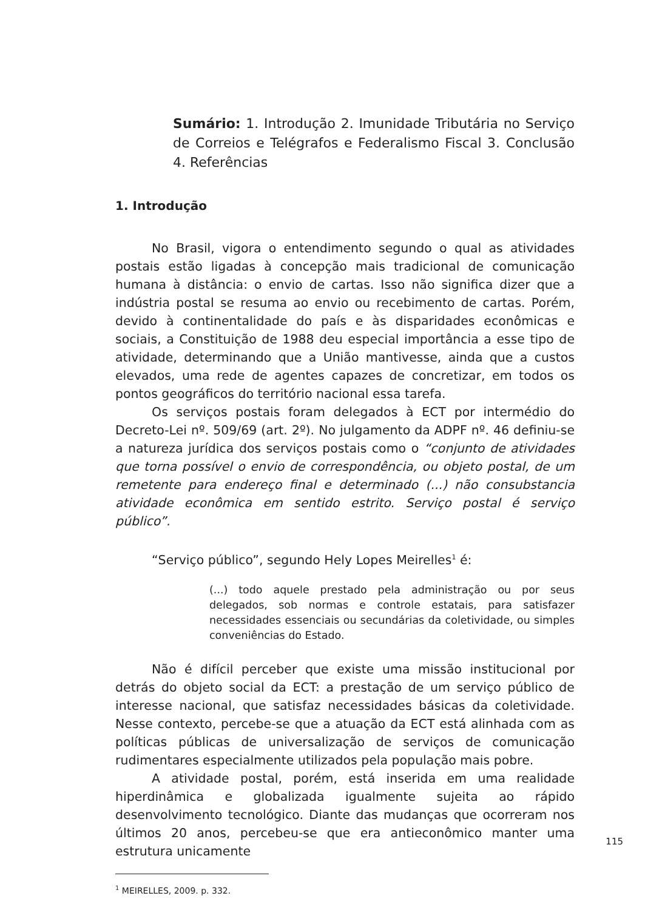Sumário: 1. Introdução 2. Imunidade Tributária no Serviço de Correios e Telégrafos e Federalismo Fiscal 3. Conclusão 4. Referências
1. Introdução
No Brasil, vigora o entendimento segundo o qual as atividades postais estão ligadas à concepção mais tradicional de comunicação humana à distância: o envio de cartas. Isso não significa dizer que a indústria postal se resuma ao envio ou recebimento de cartas. Porém, devido à continentalidade do país e às disparidades econômicas e sociais, a Constituição de 1988 deu especial importância a esse tipo de atividade, determinando que a União mantivesse, ainda que a custos elevados, uma rede de agentes capazes de concretizar, em todos os pontos geográficos do território nacional essa tarefa.
Os serviços postais foram delegados à ECT por intermédio do Decreto-Lei nº. 509/69 (art. 2º). No julgamento da ADPF nº. 46 definiu-se a natureza jurídica dos serviços postais como o “conjunto de atividades que torna possível o envio de correspondência, ou objeto postal, de um remetente para endereço final e determinado (...) não consubstancia atividade econômica em sentido estrito. Serviço postal é serviço público”.
“Serviço público”, segundo Hely Lopes Meirelles<sup>1</sup> é:
(...) todo aquele prestado pela administração ou por seus delegados, sob normas e controle estatais, para satisfazer necessidades essenciais ou secundárias da coletividade, ou simples conveniências do Estado.
Não é difícil perceber que existe uma missão institucional por detrás do objeto social da ECT: a prestação de um serviço público de interesse nacional, que satisfaz necessidades básicas da coletividade. Nesse contexto, percebe-se que a atuação da ECT está alinhada com as políticas públicas de universalização de serviços de comunicação rudimentares especialmente utilizados pela população mais pobre.
A atividade postal, porém, está inserida em uma realidade hiperdinâmica e globalizada igualmente sujeita ao rápido desenvolvimento tecnológico. Diante das mudanças que ocorreram nos últimos 20 anos, percebeu-se que era antieconômico manter uma estrutura unicamente
<sup>1</sup> MEIRELLES, 2009. p. 332.
115